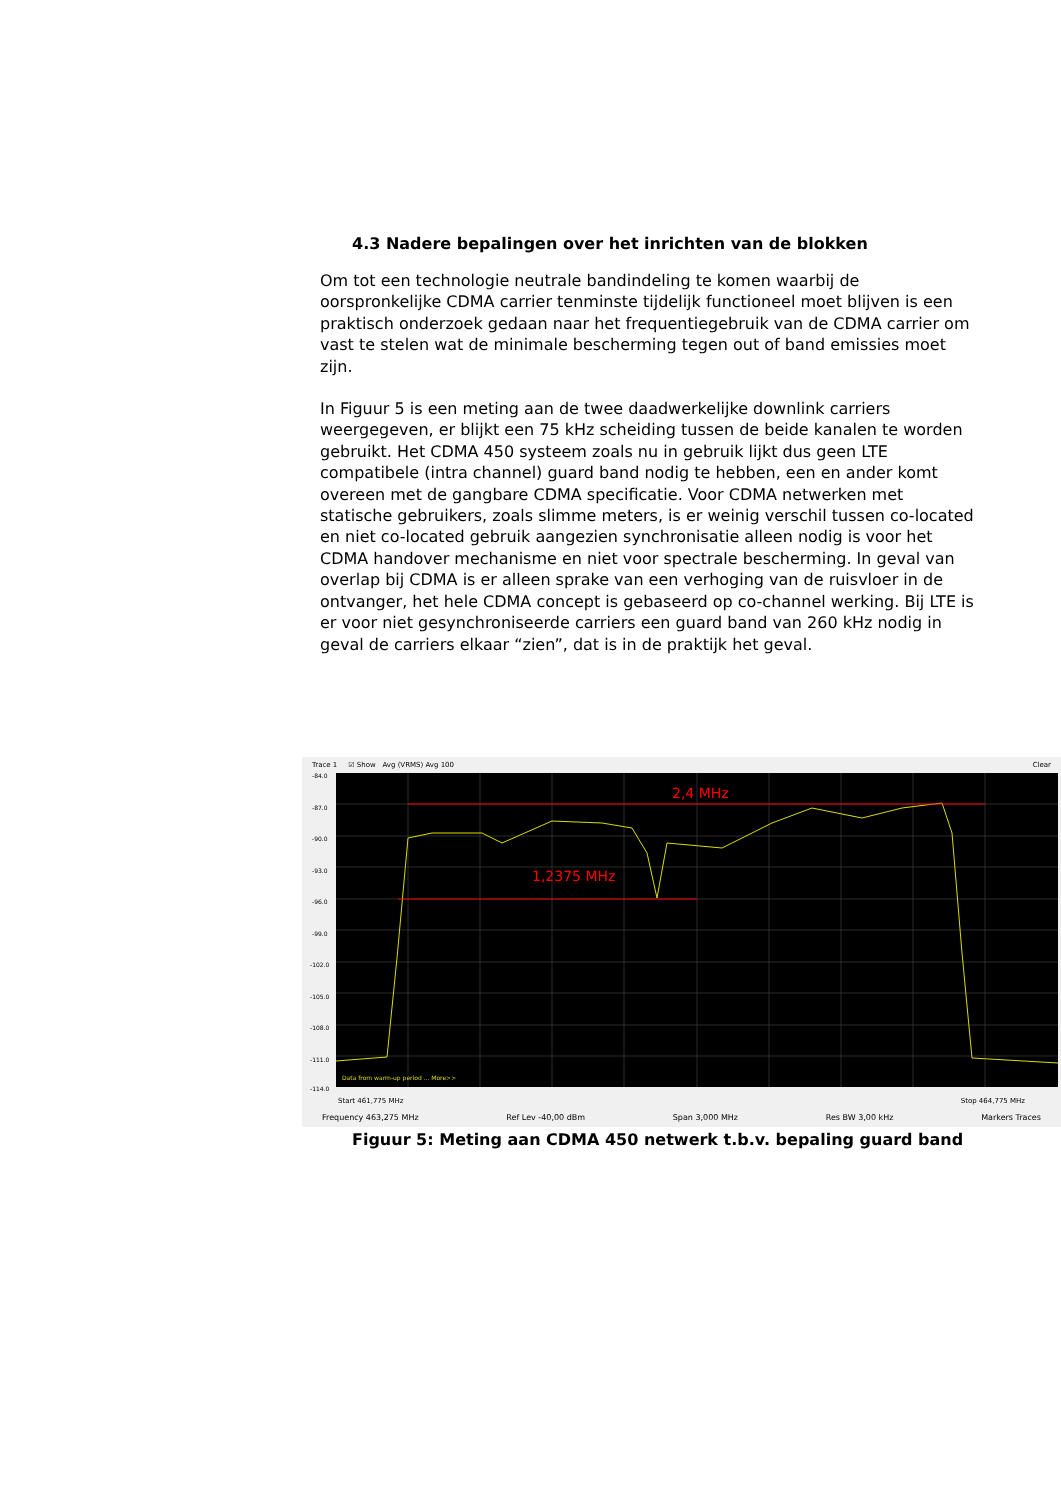4.3 Nadere bepalingen over het inrichten van de blokken
Om tot een technologie neutrale bandindeling te komen waarbij de oorspronkelijke CDMA carrier tenminste tijdelijk functioneel moet blijven is een praktisch onderzoek gedaan naar het frequentiegebruik van de CDMA carrier om vast te stelen wat de minimale bescherming tegen out of band emissies moet zijn.
In Figuur 5 is een meting aan de twee daadwerkelijke downlink carriers weergegeven, er blijkt een 75 kHz scheiding tussen de beide kanalen te worden gebruikt. Het CDMA 450 systeem zoals nu in gebruik lijkt dus geen LTE compatibele (intra channel) guard band nodig te hebben, een en ander komt overeen met de gangbare CDMA specificatie. Voor CDMA netwerken met statische gebruikers, zoals slimme meters, is er weinig verschil tussen co-located en niet co-located gebruik aangezien synchronisatie alleen nodig is voor het CDMA handover mechanisme en niet voor spectrale bescherming. In geval van overlap bij CDMA is er alleen sprake van een verhoging van de ruisvloer in de ontvanger, het hele CDMA concept is gebaseerd op co-channel werking. Bij LTE is er voor niet gesynchroniseerde carriers een guard band van 260 kHz nodig in geval de carriers elkaar “zien”, dat is in de praktijk het geval.
Trace 1 ☑ Show Avg (VRMS) Avg 100 Clear
-84.0
-87.0
-90.0
-93.0
-96.0
-99.0
-102.0
-105.0
-108.0
-111.0
-114.0
2,4 MHz
1,2375 MHz
Data from warm-up period ... More>>
Start 461,775 MHz Stop 464,775 MHz
Frequency 463,275 MHz Ref Lev -40,00 dBm Span 3,000 MHz Res BW 3,00 kHz Markers Traces
Figuur 5: Meting aan CDMA 450 netwerk t.b.v. bepaling guard band